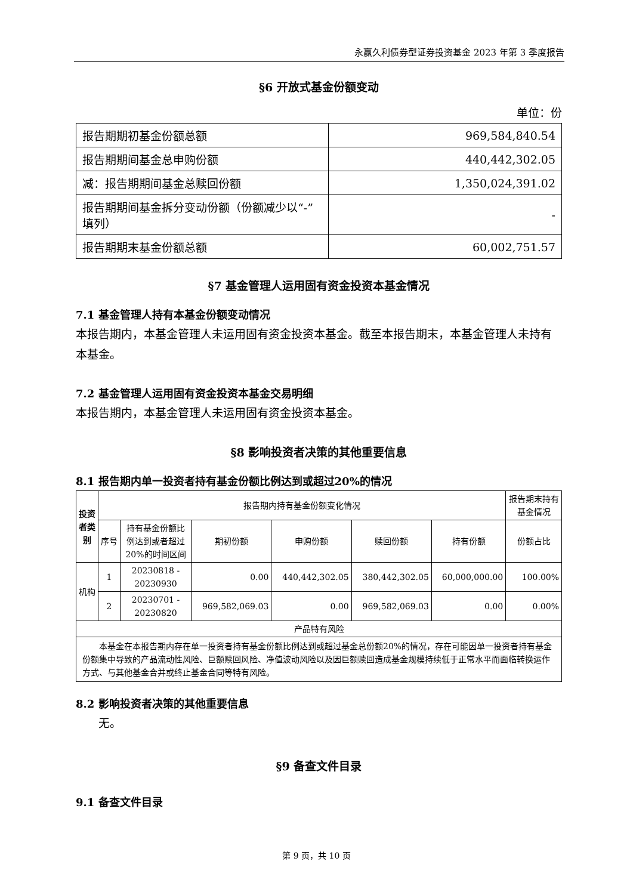永赢久利债券型证券投资基金 2023 年第 3 季度报告
§6 开放式基金份额变动
单位：份
| 报告期期初基金份额总额 | 969,584,840.54 |
| 报告期期间基金总申购份额 | 440,442,302.05 |
| 减：报告期期间基金总赎回份额 | 1,350,024,391.02 |
| 报告期期间基金拆分变动份额（份额减少以“-”填列） | - |
| 报告期期末基金份额总额 | 60,002,751.57 |
§7 基金管理人运用固有资金投资本基金情况
7.1 基金管理人持有本基金份额变动情况
本报告期内，本基金管理人未运用固有资金投资本基金。截至本报告期末，本基金管理人未持有本基金。
7.2 基金管理人运用固有资金投资本基金交易明细
本报告期内，本基金管理人未运用固有资金投资本基金。
§8 影响投资者决策的其他重要信息
8.1 报告期内单一投资者持有基金份额比例达到或超过20%的情况
| 投资者类别 | 报告期内持有基金份额变化情况 | | | | | | 报告期末持有基金情况 |
| --- | --- | --- | --- | --- | --- | --- | --- |
| | 序号 | 持有基金份额比例达到或者超过20%的时间区间 | 期初份额 | 申购份额 | 赎回份额 | 持有份额 | 份额占比 |
| 机构 | 1 | 20230818 - 20230930 | 0.00 | 440,442,302.05 | 380,442,302.05 | 60,000,000.00 | 100.00% |
| | 2 | 20230701 - 20230820 | 969,582,069.03 | 0.00 | 969,582,069.03 | 0.00 | 0.00% |
| 产品特有风险 | | | | | | | |
| 本基金在本报告期内存在单一投资者持有基金份额比例达到或超过基金总份额20%的情况，存在可能因单一投资者持有基金份额集中导致的产品流动性风险、巨额赎回风险、净值波动风险以及因巨额赎回造成基金规模持续低于正常水平而面临转换运作方式、与其他基金合并或终止基金合同等特有风险。 | | | | | | | |
8.2 影响投资者决策的其他重要信息
　　无。
§9 备查文件目录
9.1 备查文件目录
第 9 页，共 10 页